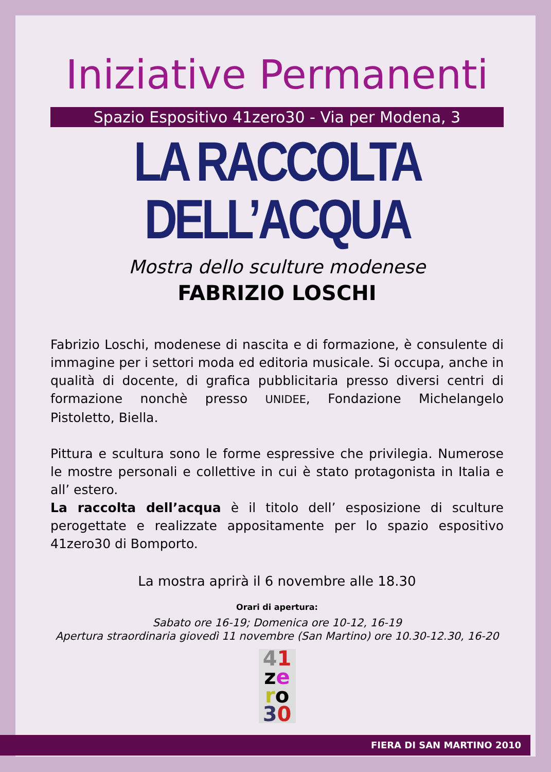Iniziative Permanenti
Spazio Espositivo 41zero30 - Via per Modena, 3
LA RACCOLTA
DELL’ACQUA
Mostra dello sculture modenese
FABRIZIO LOSCHI
Fabrizio Loschi, modenese di nascita e di formazione, è consulente di immagine per i settori moda ed editoria musicale. Si occupa, anche in qualità di docente, di grafica pubblicitaria presso diversi centri di formazione nonchè presso UNIDEE, Fondazione Michelangelo Pistoletto, Biella.
Pittura e scultura sono le forme espressive che privilegia. Numerose le mostre personali e collettive in cui è stato protagonista in Italia e all’ estero.
La raccolta dell’acqua è il titolo dell’ esposizione di sculture perogettate e realizzate appositamente per lo spazio espositivo 41zero30 di Bomporto.
La mostra aprirà il 6 novembre alle 18.30
Orari di apertura:
Sabato ore 16-19; Domenica ore 10-12, 16-19
Apertura straordinaria giovedì 11 novembre (San Martino) ore 10.30-12.30, 16-20
41
ze
ro
30
FIERA DI SAN MARTINO 2010